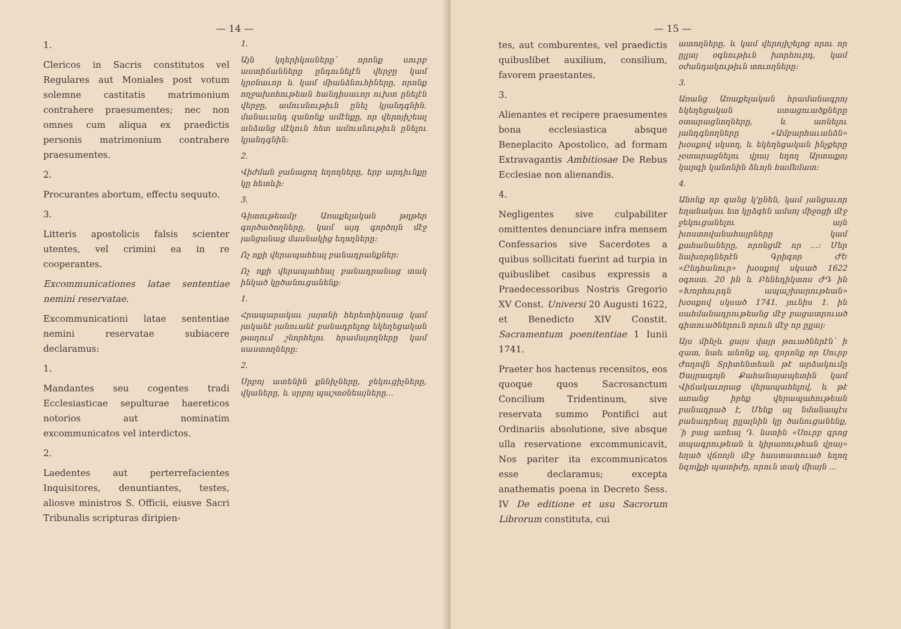— 14 —
1.
Clericos in Sacris constitutos vel Regulares aut Moniales post votum solemne castitatis matrimonium contrahere praesumentes; nec non omnes cum aliqua ex praedictis personis matrimonium contrahere praesumentes.
2.
Procurantes abortum, effectu sequuto.
3.
Litteris apostolicis falsis scienter utentes, vel crimini ea in re cooperantes.
Excommunicationes latae sententiae nemini reservatae.
Excommunicationi latae sententiae nemini reservatae subiacere declaramus:
1.
Mandantes seu cogentes tradi Ecclesiasticae sepulturae haereticos notorios aut nominatim excommunicatos vel interdictos.
2.
Laedentes aut perterrefacientes Inquisitores, denuntiantes, testes, aliosve ministros S. Officii, eiusve Sacri Tribunalis scripturas diripien-
1.
Այն կղերիկոսները՝ որոնք սուրբ աստիճանները ընդունելէն վերջը կամ կրօնաւոր և կամ միանձնուհիները, որոնք ողջախոհութեան հանդիսաւոր ուխտ ընելէն վերջը, ամուսնութիւն ընել կյանդգնին. մանաւանդ զանոնք ամէնքը, որ վերոյիշեալ անձանց մէկուն հետ ամուսնութիւն ընելու կյանդգնին։
2.
Վիժման ջանացող եղողները, երբ արդիւնքը կը հետևի։
3.
Գիտութեամբ Առաքելական թղթեր գործածողները, կամ այդ գործոյն մէջ յանցանաց մասնակից եղողները։
Ոչ ոքի վերապահեալ բանադրանքներ։
Ոչ ոքի վերապահեալ բանադրանաց տակ ինկած կըծանուցանենք։
1.
Հրապարակաւ յայտնի հերետիկոսաց կամ յականէ յանուանէ բանադրելոց եկեղեցական թաղում շնորհելու հրամայողները կամ սաստողները։
2.
Սրբոյ ատենին քննիչները, ջեկուցիչները, վկաները, և սրբոյ պաշտօնեայները...
— 15 —
tes, aut comburentes, vel praedictis quibuslibet auxilium, consilium, favorem praestantes.
3.
Alienantes et recipere praesumentes bona ecclesiastica absque Beneplacito Apostolico, ad formam Extravagantis Ambitiosae De Rebus Ecclesiae non alienandis.
4.
Negligentes sive culpabiliter omittentes denunciare infra mensem Confessarios sive Sacerdotes a quibus sollicitati fuerint ad turpia in quibuslibet casibus expressis a Praedecessoribus Nostris Gregorio XV Const. Universi 20 Augusti 1622, et Benedicto XIV Constit. Sacramentum poenitentiae 1 Iunii 1741.
Praeter hos hactenus recensitos, eos quoque quos Sacrosanctum Concilium Tridentinum, sive reservata summo Pontifici aut Ordinariis absolutione, sive absque ulla reservatione excommunicavit, Nos pariter ita excommunicatos esse declaramus; excepta anathematis poena in Decreto Sess. IV De editione et usu Sacrorum Librorum constituta, cui
ատողները, և կամ վերոյիշելոց որու որ ըլլայ օգնութիւն խորհուրդ, կամ օժանդակութիւն տուողները։
3.
Առանց Առաքելական հրամանագրոյ եկեղեցական ստացուածքները օտարացնողները, և առնելու յանդգնողները «Ամբարհաւանձն» խօսքով սկսող, և եկեղեցական ինչքերը չօտարացնելու վրայ եղող Արտաքոյ կարգի կանոնին ձևոյն համեմատ։
4.
Անոնք որ զանց կ'ընեն, կամ յանցաւոր եղանակաւ ետ կըձգեն ամսոյ միջոցի մէջ ջեկուցանելու այն խոստովանահայրները կամ քահանաները, որոնցմէ որ ...։ Մեր նախորդներէն Գրիգոր ԺԵ «Ընդհանուր» խօսքով սկսած 1622 օգոստ. 20 ին և Բենեդիկտոս ԺԴ ին «Խորհուրդն ապաշխարութեան» խօսքով սկսած 1741. յունիս 1. ին սահմանադրութեանց մէջ բացատրուած գիտուածներուն որուն մէջ որ ըլլայ։
Այս մինչև ցայս վայր թուածներէն՝ ի զատ, նաև անոնք ալ, զորոնք որ Սուրբ Ժողովն Տրիտենտեան թէ արձակումը Ծայրագոյն Քահանայապետին կամ Վիճակաւորաց վերապահելով, և թէ առանց իրեք վերապահութեան բանադրած է, Մենք ալ նմանապէս բանադրեալ ըլլալնին կը ծանուցանենք, ՝ի բաց առեալ Դ. նստին «Սուրբ գրոց տպագրութեան և կիրառութեան վրայ» եղած վճռոյն մէջ հաստատուած եղող նզովքի պատիժը, որուն տակ միայն ...